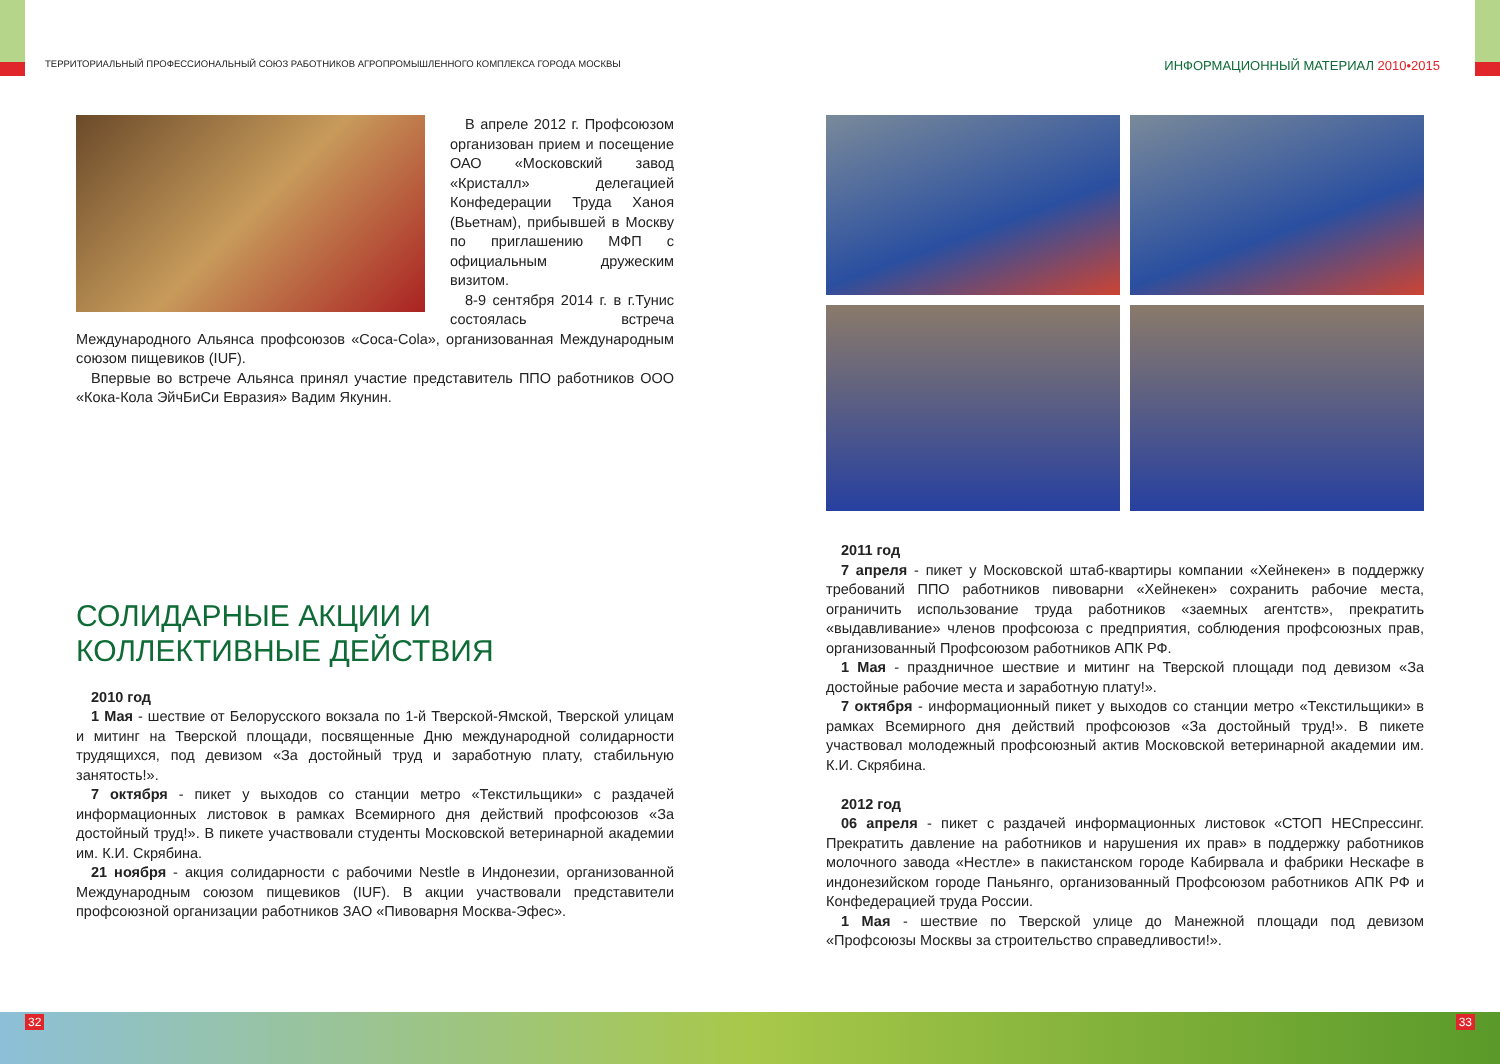ТЕРРИТОРИАЛЬНЫЙ ПРОФЕССИОНАЛЬНЫЙ СОЮЗ РАБОТНИКОВ АГРОПРОМЫШЛЕННОГО КОМПЛЕКСА ГОРОДА МОСКВЫ
ИНФОРМАЦИОННЫЙ МАТЕРИАЛ 2010•2015
В апреле 2012 г. Профсоюзом организован прием и посещение ОАО «Московский завод «Кристалл» делегацией Конфедерации Труда Ханоя (Вьетнам), прибывшей в Москву по приглашению МФП с официальным дружеским визитом.
8-9 сентября 2014 г. в г.Тунис состоялась встреча Международного Альянса профсоюзов «Coca-Cola», организованная Международным союзом пищевиков (IUF).
Впервые во встрече Альянса принял участие представитель ППО работников ООО «Кока-Кола ЭйчБиСи Евразия» Вадим Якунин.
СОЛИДАРНЫЕ АКЦИИ И
КОЛЛЕКТИВНЫЕ ДЕЙСТВИЯ
2010 год
1 Мая - шествие от Белорусского вокзала по 1-й Тверской-Ямской, Тверской улицам и митинг на Тверской площади, посвященные Дню международной солидарности трудящихся, под девизом «За достойный труд и заработную плату, стабильную занятость!».
7 октября - пикет у выходов со станции метро «Текстильщики» с раздачей информационных листовок в рамках Всемирного дня действий профсоюзов «За достойный труд!». В пикете участвовали студенты Московской ветеринарной академии им. К.И. Скрябина.
21 ноября - акция солидарности с рабочими Nestle в Индонезии, организованной Международным союзом пищевиков (IUF). В акции участвовали представители профсоюзной организации работников ЗАО «Пивоварня Москва-Эфес».
2011 год
7 апреля - пикет у Московской штаб-квартиры компании «Хейнекен» в поддержку требований ППО работников пивоварни «Хейнекен» сохранить рабочие места, ограничить использование труда работников «заемных агентств», прекратить «выдавливание» членов профсоюза с предприятия, соблюдения профсоюзных прав, организованный Профсоюзом работников АПК РФ.
1 Мая - праздничное шествие и митинг на Тверской площади под девизом «За достойные рабочие места и заработную плату!».
7 октября - информационный пикет у выходов со станции метро «Текстильщики» в рамках Всемирного дня действий профсоюзов «За достойный труд!». В пикете участвовал молодежный профсоюзный актив Московской ветеринарной академии им. К.И. Скрябина.
2012 год
06 апреля - пикет с раздачей информационных листовок «СТОП НЕСпрессинг. Прекратить давление на работников и нарушения их прав» в поддержку работников молочного завода «Нестле» в пакистанском городе Кабирвала и фабрики Нескафе в индонезийском городе Паньянго, организованный Профсоюзом работников АПК РФ и Конфедерацией труда России.
1 Мая - шествие по Тверской улице до Манежной площади под девизом «Профсоюзы Москвы за строительство справедливости!».
32 33